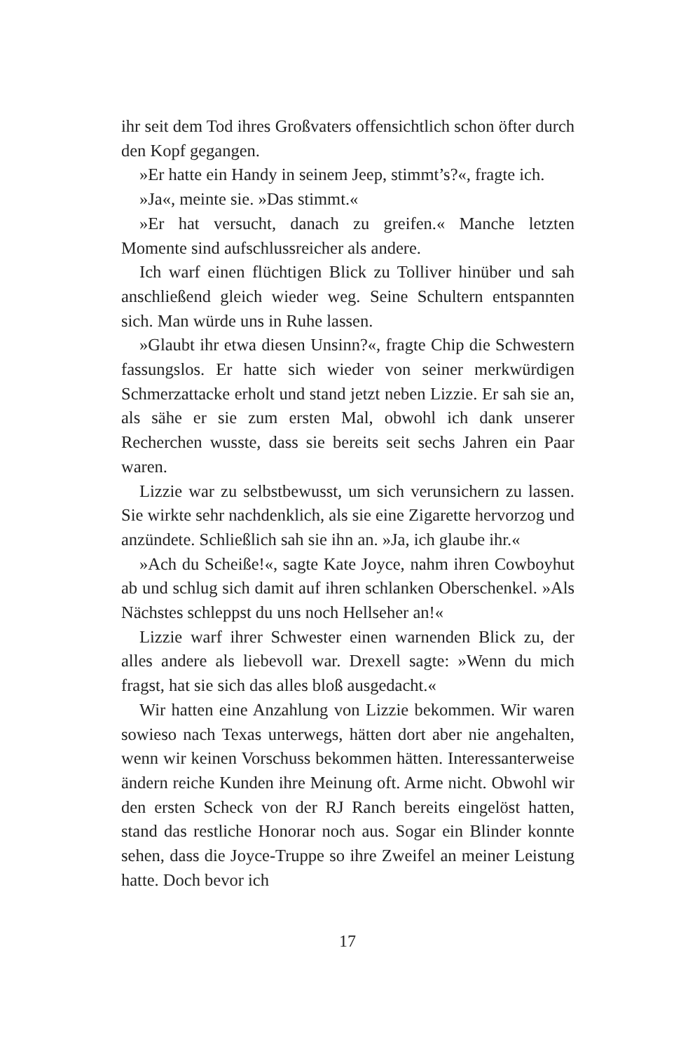ihr seit dem Tod ihres Großvaters offensichtlich schon öfter durch den Kopf gegangen.
»Er hatte ein Handy in seinem Jeep, stimmt’s?«, fragte ich.
»Ja«, meinte sie. »Das stimmt.«
»Er hat versucht, danach zu greifen.« Manche letzten Momente sind aufschlussreicher als andere.
Ich warf einen flüchtigen Blick zu Tolliver hinüber und sah anschließend gleich wieder weg. Seine Schultern entspannten sich. Man würde uns in Ruhe lassen.
»Glaubt ihr etwa diesen Unsinn?«, fragte Chip die Schwestern fassungslos. Er hatte sich wieder von seiner merkwürdigen Schmerzattacke erholt und stand jetzt neben Lizzie. Er sah sie an, als sähe er sie zum ersten Mal, obwohl ich dank unserer Recherchen wusste, dass sie bereits seit sechs Jahren ein Paar waren.
Lizzie war zu selbstbewusst, um sich verunsichern zu lassen. Sie wirkte sehr nachdenklich, als sie eine Zigarette hervorzog und anzündete. Schließlich sah sie ihn an. »Ja, ich glaube ihr.«
»Ach du Scheiße!«, sagte Kate Joyce, nahm ihren Cowboyhut ab und schlug sich damit auf ihren schlanken Oberschenkel. »Als Nächstes schleppst du uns noch Hellseher an!«
Lizzie warf ihrer Schwester einen warnenden Blick zu, der alles andere als liebevoll war. Drexell sagte: »Wenn du mich fragst, hat sie sich das alles bloß ausgedacht.«
Wir hatten eine Anzahlung von Lizzie bekommen. Wir waren sowieso nach Texas unterwegs, hätten dort aber nie angehalten, wenn wir keinen Vorschuss bekommen hätten. Interessanterweise ändern reiche Kunden ihre Meinung oft. Arme nicht. Obwohl wir den ersten Scheck von der RJ Ranch bereits eingelöst hatten, stand das restliche Honorar noch aus. Sogar ein Blinder konnte sehen, dass die Joyce-Truppe so ihre Zweifel an meiner Leistung hatte. Doch bevor ich
17